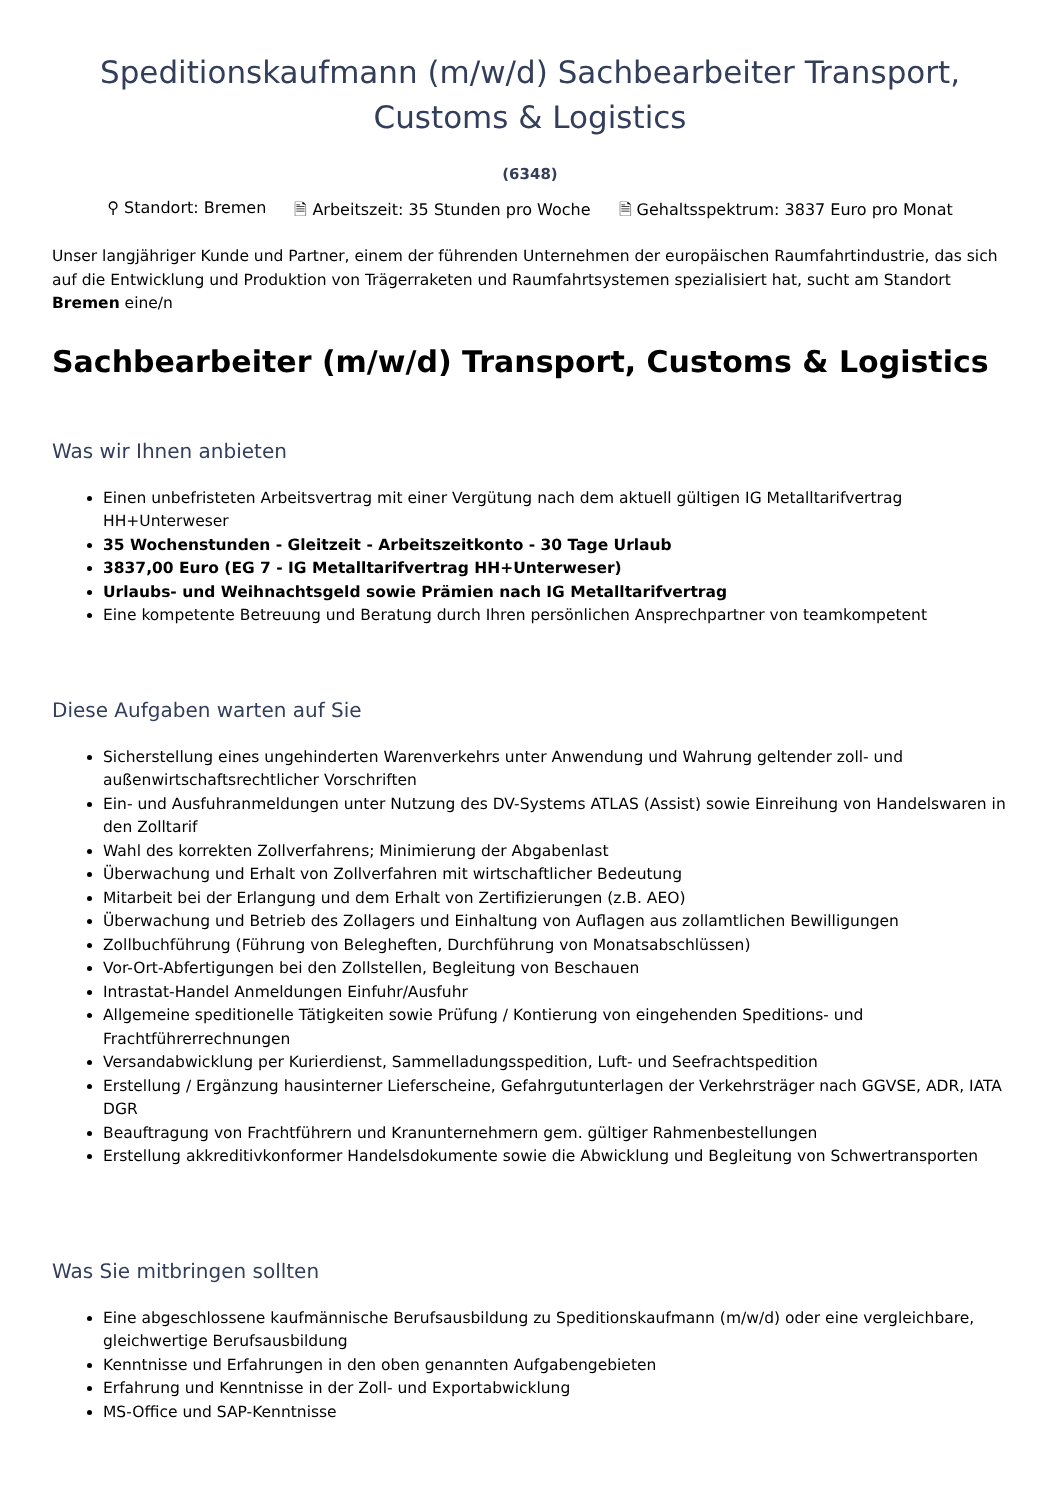Speditionskaufmann (m/w/d) Sachbearbeiter Transport,
Customs & Logistics
(6348)
⚲ Standort: Bremen 🗎 Arbeitszeit: 35 Stunden pro Woche 🗎 Gehaltsspektrum: 3837 Euro pro Monat
Unser langjähriger Kunde und Partner, einem der führenden Unternehmen der europäischen Raumfahrtindustrie, das sich auf die Entwicklung und Produktion von Trägerraketen und Raumfahrtsystemen spezialisiert hat, sucht am Standort Bremen eine/n
Sachbearbeiter (m/w/d) Transport, Customs & Logistics
Was wir Ihnen anbieten
Einen unbefristeten Arbeitsvertrag mit einer Vergütung nach dem aktuell gültigen IG Metalltarifvertrag HH+Unterweser
35 Wochenstunden - Gleitzeit - Arbeitszeitkonto - 30 Tage Urlaub
3837,00 Euro (EG 7 - IG Metalltarifvertrag HH+Unterweser)
Urlaubs- und Weihnachtsgeld sowie Prämien nach IG Metalltarifvertrag
Eine kompetente Betreuung und Beratung durch Ihren persönlichen Ansprechpartner von teamkompetent
Diese Aufgaben warten auf Sie
Sicherstellung eines ungehinderten Warenverkehrs unter Anwendung und Wahrung geltender zoll- und außenwirtschaftsrechtlicher Vorschriften
Ein- und Ausfuhranmeldungen unter Nutzung des DV-Systems ATLAS (Assist) sowie Einreihung von Handelswaren in den Zolltarif
Wahl des korrekten Zollverfahrens; Minimierung der Abgabenlast
Überwachung und Erhalt von Zollverfahren mit wirtschaftlicher Bedeutung
Mitarbeit bei der Erlangung und dem Erhalt von Zertifizierungen (z.B. AEO)
Überwachung und Betrieb des Zollagers und Einhaltung von Auflagen aus zollamtlichen Bewilligungen
Zollbuchführung (Führung von Belegheften, Durchführung von Monatsabschlüssen)
Vor-Ort-Abfertigungen bei den Zollstellen, Begleitung von Beschauen
Intrastat-Handel Anmeldungen Einfuhr/Ausfuhr
Allgemeine speditionelle Tätigkeiten sowie Prüfung / Kontierung von eingehenden Speditions- und Frachtführerrechnungen
Versandabwicklung per Kurierdienst, Sammelladungsspedition, Luft- und Seefrachtspedition
Erstellung / Ergänzung hausinterner Lieferscheine, Gefahrgutunterlagen der Verkehrsträger nach GGVSE, ADR, IATA DGR
Beauftragung von Frachtführern und Kranunternehmern gem. gültiger Rahmenbestellungen
Erstellung akkreditivkonformer Handelsdokumente sowie die Abwicklung und Begleitung von Schwertransporten
Was Sie mitbringen sollten
Eine abgeschlossene kaufmännische Berufsausbildung zu Speditionskaufmann (m/w/d) oder eine vergleichbare, gleichwertige Berufsausbildung
Kenntnisse und Erfahrungen in den oben genannten Aufgabengebieten
Erfahrung und Kenntnisse in der Zoll- und Exportabwicklung
MS-Office und SAP-Kenntnisse